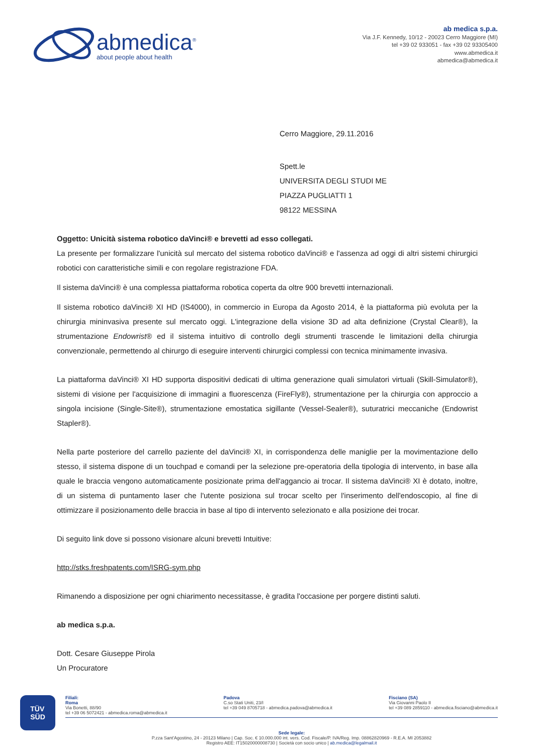abmedica<sup>®</sup>
about people about health
ab medica s.p.a.
Via J.F. Kennedy, 10/12 - 20023 Cerro Maggiore (MI)
tel +39 02 933051 - fax +39 02 93305400
www.abmedica.it
abmedica@abmedica.it
Cerro Maggiore, 29.11.2016
Spett.le
UNIVERSITA DEGLI STUDI ME
PIAZZA PUGLIATTI 1
98122 MESSINA
Oggetto: Unicità sistema robotico daVinci® e brevetti ad esso collegati.
La presente per formalizzare l'unicità sul mercato del sistema robotico daVinci® e l'assenza ad oggi di altri sistemi chirurgici robotici con caratteristiche simili e con regolare registrazione FDA.
Il sistema daVinci® è una complessa piattaforma robotica coperta da oltre 900 brevetti internazionali.
Il sistema robotico daVinci® XI HD (IS4000), in commercio in Europa da Agosto 2014, è la piattaforma più evoluta per la chirurgia mininvasiva presente sul mercato oggi. L'integrazione della visione 3D ad alta definizione (Crystal Clear®), la strumentazione Endowrist® ed il sistema intuitivo di controllo degli strumenti trascende le limitazioni della chirurgia convenzionale, permettendo al chirurgo di eseguire interventi chirurgici complessi con tecnica minimamente invasiva.
La piattaforma daVinci® XI HD supporta dispositivi dedicati di ultima generazione quali simulatori virtuali (Skill-Simulator®), sistemi di visione per l'acquisizione di immagini a fluorescenza (FireFly®), strumentazione per la chirurgia con approccio a singola incisione (Single-Site®), strumentazione emostatica sigillante (Vessel-Sealer®), suturatrici meccaniche (Endowrist Stapler®).
Nella parte posteriore del carrello paziente del daVinci® XI, in corrispondenza delle maniglie per la movimentazione dello stesso, il sistema dispone di un touchpad e comandi per la selezione pre-operatoria della tipologia di intervento, in base alla quale le braccia vengono automaticamente posizionate prima dell'aggancio ai trocar. Il sistema daVinci® XI è dotato, inoltre, di un sistema di puntamento laser che l'utente posiziona sul trocar scelto per l'inserimento dell'endoscopio, al fine di ottimizzare il posizionamento delle braccia in base al tipo di intervento selezionato e alla posizione dei trocar.
Di seguito link dove si possono visionare alcuni brevetti Intuitive:
http://stks.freshpatents.com/ISRG-sym.php
Rimanendo a disposizione per ogni chiarimento necessitasse, è gradita l'occasione per porgere distinti saluti.
ab medica s.p.a.
Dott. Cesare Giuseppe Pirola
Un Procuratore
TÜV
SÜD
Filiali:
Roma
Via Bonetti, 88/90
tel +39 06 5072421 - abmedica.roma@abmedica.it
Padova
C.so Stati Uniti, 23/I
tel +39 049 8705718 - abmedica.padova@abmedica.it
Fisciano (SA)
Via Giovanni Paolo II
tel +39 089 2859110 - abmedica.fisciano@abmedica.it
Sede legale:
P.zza Sant'Agostino, 24 - 20123 Milano | Cap. Soc. € 10.000.000 int. vers. Cod. Fiscale/P. IVA/Reg. Imp. 08862820969 - R.E.A. MI 2053882
Registro AEE: IT15020000008730 | Società con socio unico | ab.medica@legalmail.it